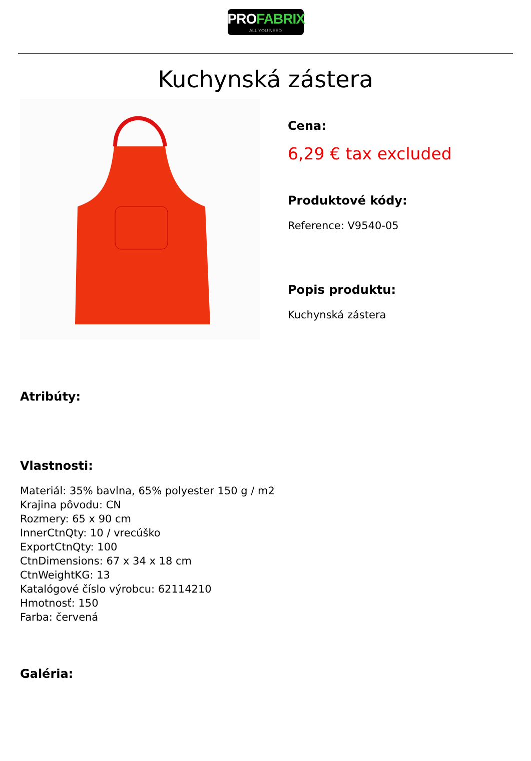PROFABRIX
ALL YOU NEED
Kuchynská zástera
Cena:
6,29 € tax excluded
Produktové kódy:
Reference: V9540-05
Popis produktu:
Kuchynská zástera
Atribúty:
Vlastnosti:
Materiál: 35% bavlna, 65% polyester 150 g / m2
Krajina pôvodu: CN
Rozmery: 65 x 90 cm
InnerCtnQty: 10 / vrecúško
ExportCtnQty: 100
CtnDimensions: 67 x 34 x 18 cm
CtnWeightKG: 13
Katalógové číslo výrobcu: 62114210
Hmotnosť: 150
Farba: červená
Galéria: